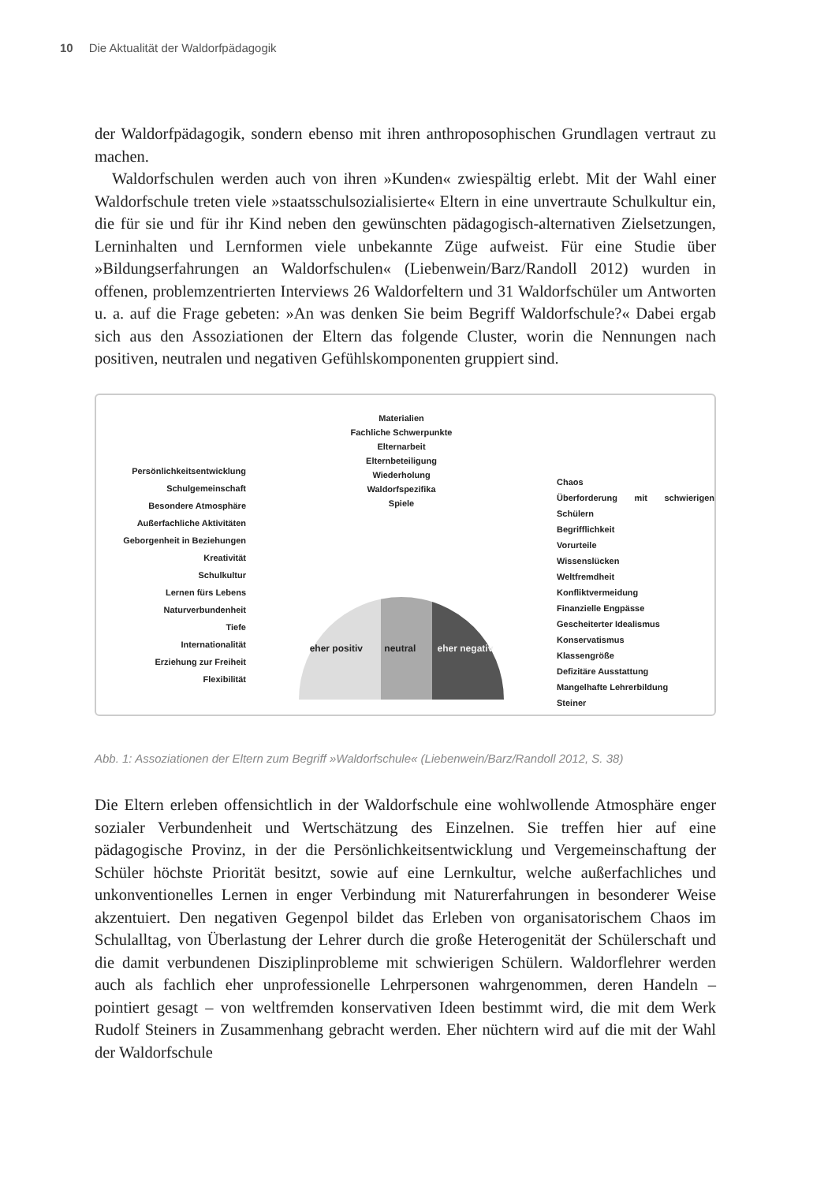10 Die Aktualität der Waldorfpädagogik
der Waldorfpädagogik, sondern ebenso mit ihren anthroposophischen Grundlagen vertraut zu machen.
Waldorfschulen werden auch von ihren »Kunden« zwiespältig erlebt. Mit der Wahl einer Waldorfschule treten viele »staatsschulsozialisierte« Eltern in eine unvertraute Schulkultur ein, die für sie und für ihr Kind neben den gewünschten pädagogisch-alternativen Zielsetzungen, Lerninhalten und Lernformen viele unbekannte Züge aufweist. Für eine Studie über »Bildungserfahrungen an Waldorfschulen« (Liebenwein/Barz/Randoll 2012) wurden in offenen, problemzentrierten Interviews 26 Waldorfeltern und 31 Waldorfschüler um Antworten u. a. auf die Frage gebeten: »An was denken Sie beim Begriff Waldorfschule?« Dabei ergab sich aus den Assoziationen der Eltern das folgende Cluster, worin die Nennungen nach positiven, neutralen und negativen Gefühlskomponenten gruppiert sind.
Persönlichkeitsentwicklung
Schulgemeinschaft
Besondere Atmosphäre
Außerfachliche Aktivitäten
Geborgenheit in Beziehungen
Kreativität
Schulkultur
Lernen fürs Lebens
Naturverbundenheit
Tiefe
Internationalität
Erziehung zur Freiheit
Flexibilität
Materialien
Fachliche Schwerpunkte
Elternarbeit
Elternbeteiligung
Wiederholung
Waldorfspezifika
Spiele
eher positiv neutral eher negativ
Chaos
Überforderung mit schwierigen Schülern
Begrifflichkeit
Vorurteile
Wissenslücken
Weltfremdheit
Konfliktvermeidung
Finanzielle Engpässe
Gescheiterter Idealismus
Konservatismus
Klassengröße
Defizitäre Ausstattung
Mangelhafte Lehrerbildung
Steiner
Abb. 1: Assoziationen der Eltern zum Begriff »Waldorfschule« (Liebenwein/Barz/Randoll 2012, S. 38)
Die Eltern erleben offensichtlich in der Waldorfschule eine wohlwollende Atmosphäre enger sozialer Verbundenheit und Wertschätzung des Einzelnen. Sie treffen hier auf eine pädagogische Provinz, in der die Persönlichkeitsentwicklung und Vergemeinschaftung der Schüler höchste Priorität besitzt, sowie auf eine Lernkultur, welche außerfachliches und unkonventionelles Lernen in enger Verbindung mit Naturerfahrungen in besonderer Weise akzentuiert. Den negativen Gegenpol bildet das Erleben von organisatorischem Chaos im Schulalltag, von Überlastung der Lehrer durch die große Heterogenität der Schülerschaft und die damit verbundenen Disziplinprobleme mit schwierigen Schülern. Waldorflehrer werden auch als fachlich eher unprofessionelle Lehrpersonen wahrgenommen, deren Handeln – pointiert gesagt – von weltfremden konservativen Ideen bestimmt wird, die mit dem Werk Rudolf Steiners in Zusammenhang gebracht werden. Eher nüchtern wird auf die mit der Wahl der Waldorfschule